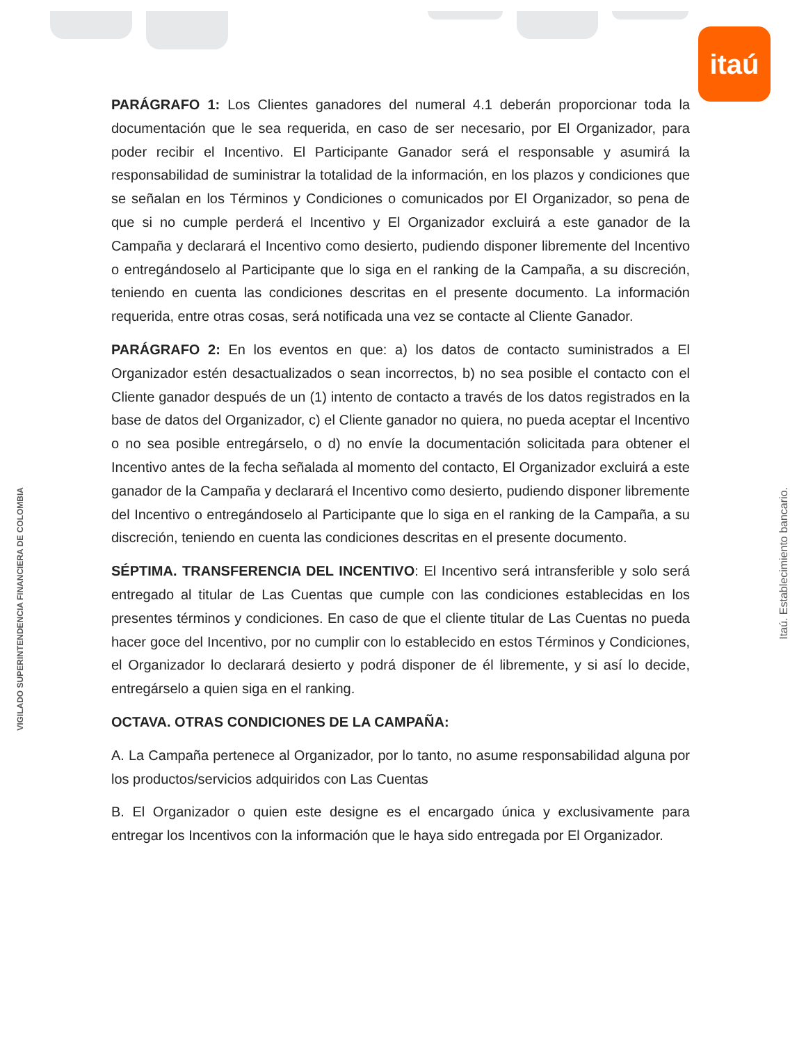itaú
VIGILADO SUPERINTENDENCIA FINANCIERA DE COLOMBIA
Itaú. Establecimiento bancario.
PARÁGRAFO 1: Los Clientes ganadores del numeral 4.1 deberán proporcionar toda la documentación que le sea requerida, en caso de ser necesario, por El Organizador, para poder recibir el Incentivo. El Participante Ganador será el responsable y asumirá la responsabilidad de suministrar la totalidad de la información, en los plazos y condiciones que se señalan en los Términos y Condiciones o comunicados por El Organizador, so pena de que si no cumple perderá el Incentivo y El Organizador excluirá a este ganador de la Campaña y declarará el Incentivo como desierto, pudiendo disponer libremente del Incentivo o entregándoselo al Participante que lo siga en el ranking de la Campaña, a su discreción, teniendo en cuenta las condiciones descritas en el presente documento. La información requerida, entre otras cosas, será notificada una vez se contacte al Cliente Ganador.
PARÁGRAFO 2: En los eventos en que: a) los datos de contacto suministrados a El Organizador estén desactualizados o sean incorrectos, b) no sea posible el contacto con el Cliente ganador después de un (1) intento de contacto a través de los datos registrados en la base de datos del Organizador, c) el Cliente ganador no quiera, no pueda aceptar el Incentivo o no sea posible entregárselo, o d) no envíe la documentación solicitada para obtener el Incentivo antes de la fecha señalada al momento del contacto, El Organizador excluirá a este ganador de la Campaña y declarará el Incentivo como desierto, pudiendo disponer libremente del Incentivo o entregándoselo al Participante que lo siga en el ranking de la Campaña, a su discreción, teniendo en cuenta las condiciones descritas en el presente documento.
SÉPTIMA. TRANSFERENCIA DEL INCENTIVO: El Incentivo será intransferible y solo será entregado al titular de Las Cuentas que cumple con las condiciones establecidas en los presentes términos y condiciones. En caso de que el cliente titular de Las Cuentas no pueda hacer goce del Incentivo, por no cumplir con lo establecido en estos Términos y Condiciones, el Organizador lo declarará desierto y podrá disponer de él libremente, y si así lo decide, entregárselo a quien siga en el ranking.
OCTAVA. OTRAS CONDICIONES DE LA CAMPAÑA:
A. La Campaña pertenece al Organizador, por lo tanto, no asume responsabilidad alguna por los productos/servicios adquiridos con Las Cuentas
B. El Organizador o quien este designe es el encargado única y exclusivamente para entregar los Incentivos con la información que le haya sido entregada por El Organizador.